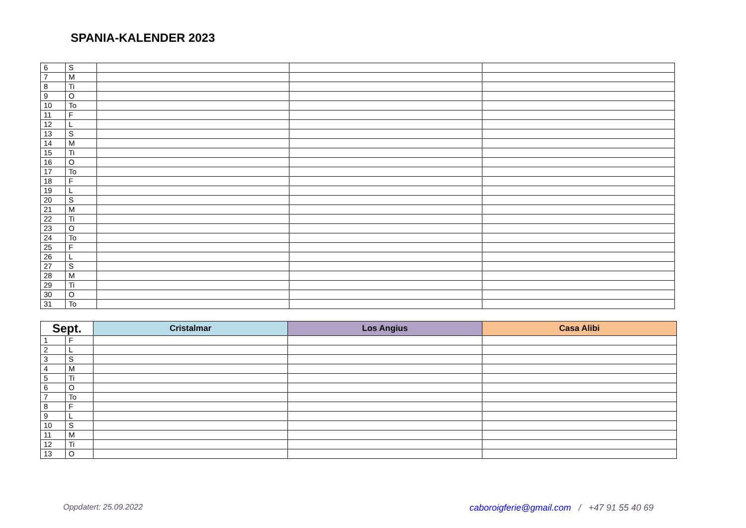SPANIA-KALENDER 2023
| 6 | S | | | |
| 7 | M | | | |
| 8 | Ti | | | |
| 9 | O | | | |
| 10 | To | | | |
| 11 | F | | | |
| 12 | L | | | |
| 13 | S | | | |
| 14 | M | | | |
| 15 | Ti | | | |
| 16 | O | | | |
| 17 | To | | | |
| 18 | F | | | |
| 19 | L | | | |
| 20 | S | | | |
| 21 | M | | | |
| 22 | Ti | | | |
| 23 | O | | | |
| 24 | To | | | |
| 25 | F | | | |
| 26 | L | | | |
| 27 | S | | | |
| 28 | M | | | |
| 29 | Ti | | | |
| 30 | O | | | |
| 31 | To | | | |
| Sept. | | Cristalmar | Los Angius | Casa Alibi |
| --- | --- | --- | --- | --- |
| 1 | F | | | |
| 2 | L | | | |
| 3 | S | | | |
| 4 | M | | | |
| 5 | Ti | | | |
| 6 | O | | | |
| 7 | To | | | |
| 8 | F | | | |
| 9 | L | | | |
| 10 | S | | | |
| 11 | M | | | |
| 12 | Ti | | | |
| 13 | O | | | |
Oppdatert: 25.09.2022
caboroigferie@gmail.com / +47 91 55 40 69